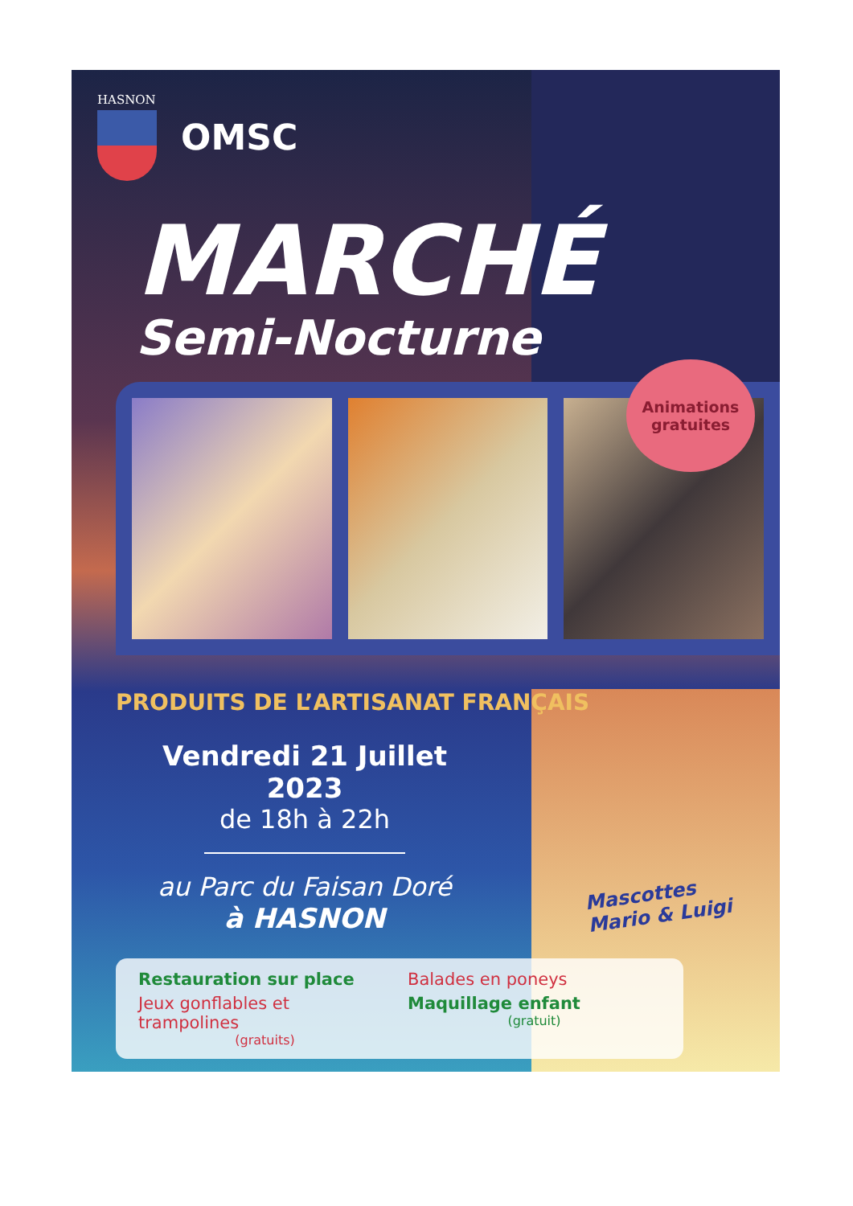HASNON
OMSC
MARCHÉ
Semi-Nocturne
Animations
gratuites
PRODUITS DE L’ARTISANAT FRANÇAIS
Vendredi 21 Juillet 2023
de 18h à 22h
au Parc du Faisan Doré
à HASNON
Mascottes
Mario & Luigi
Restauration sur place
Balades en poneys
Jeux gonflables et trampolines
(gratuits)
Maquillage enfant
(gratuit)